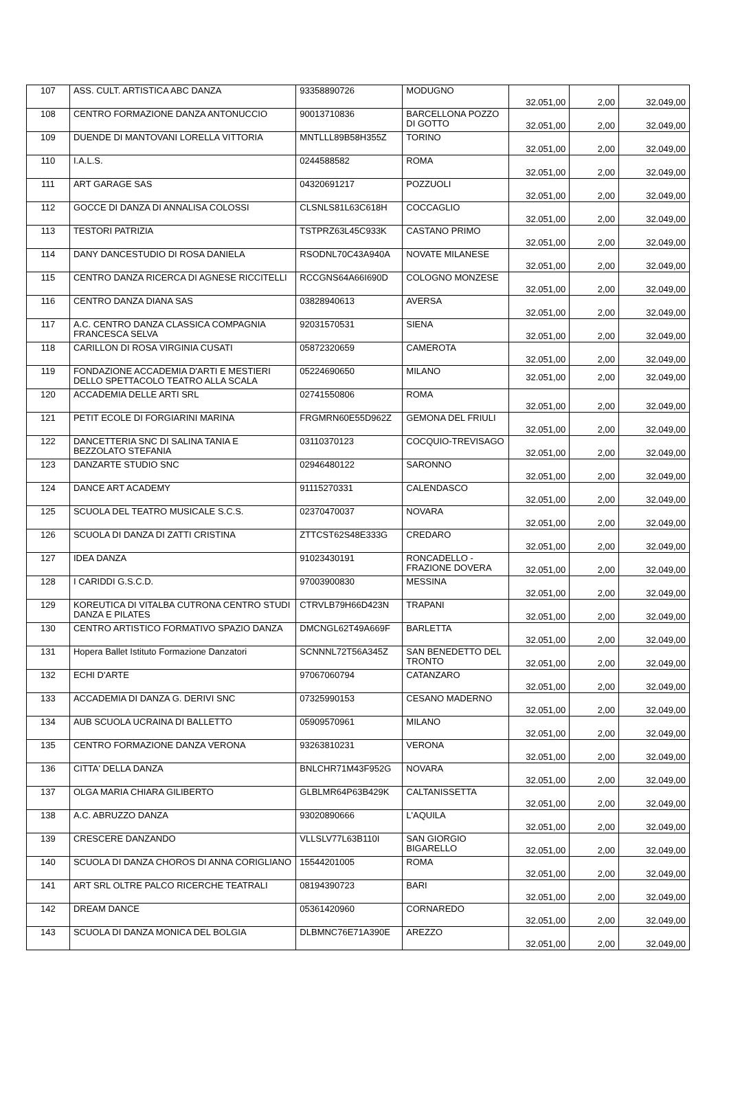| 107 | ASS. CULT. ARTISTICA ABC DANZA | 93358890726 | MODUGNO | 32.051,00 | 2,00 | 32.049,00 |
| 108 | CENTRO FORMAZIONE DANZA ANTONUCCIO | 90013710836 | BARCELLONA POZZO DI GOTTO | 32.051,00 | 2,00 | 32.049,00 |
| 109 | DUENDE DI MANTOVANI LORELLA VITTORIA | MNTLLL89B58H355Z | TORINO | 32.051,00 | 2,00 | 32.049,00 |
| 110 | I.A.L.S. | 0244588582 | ROMA | 32.051,00 | 2,00 | 32.049,00 |
| 111 | ART GARAGE SAS | 04320691217 | POZZUOLI | 32.051,00 | 2,00 | 32.049,00 |
| 112 | GOCCE DI DANZA DI ANNALISA COLOSSI | CLSNLS81L63C618H | COCCAGLIO | 32.051,00 | 2,00 | 32.049,00 |
| 113 | TESTORI PATRIZIA | TSTPRZ63L45C933K | CASTANO PRIMO | 32.051,00 | 2,00 | 32.049,00 |
| 114 | DANY DANCESTUDIO DI ROSA DANIELA | RSODNL70C43A940A | NOVATE MILANESE | 32.051,00 | 2,00 | 32.049,00 |
| 115 | CENTRO DANZA RICERCA DI AGNESE RICCITELLI | RCCGNS64A66I690D | COLOGNO MONZESE | 32.051,00 | 2,00 | 32.049,00 |
| 116 | CENTRO DANZA DIANA SAS | 03828940613 | AVERSA | 32.051,00 | 2,00 | 32.049,00 |
| 117 | A.C. CENTRO DANZA CLASSICA COMPAGNIA FRANCESCA SELVA | 92031570531 | SIENA | 32.051,00 | 2,00 | 32.049,00 |
| 118 | CARILLON DI ROSA VIRGINIA CUSATI | 05872320659 | CAMEROTA | 32.051,00 | 2,00 | 32.049,00 |
| 119 | FONDAZIONE ACCADEMIA D'ARTI E MESTIERI DELLO SPETTACOLO TEATRO ALLA SCALA | 05224690650 | MILANO | 32.051,00 | 2,00 | 32.049,00 |
| 120 | ACCADEMIA DELLE ARTI SRL | 02741550806 | ROMA | 32.051,00 | 2,00 | 32.049,00 |
| 121 | PETIT ECOLE DI FORGIARINI MARINA | FRGMRN60E55D962Z | GEMONA DEL FRIULI | 32.051,00 | 2,00 | 32.049,00 |
| 122 | DANCETTERIA SNC DI SALINA TANIA E BEZZOLATO STEFANIA | 03110370123 | COCQUIO-TREVISAGO | 32.051,00 | 2,00 | 32.049,00 |
| 123 | DANZARTE STUDIO SNC | 02946480122 | SARONNO | 32.051,00 | 2,00 | 32.049,00 |
| 124 | DANCE ART ACADEMY | 91115270331 | CALENDASCO | 32.051,00 | 2,00 | 32.049,00 |
| 125 | SCUOLA DEL TEATRO MUSICALE S.C.S. | 02370470037 | NOVARA | 32.051,00 | 2,00 | 32.049,00 |
| 126 | SCUOLA DI DANZA DI ZATTI CRISTINA | ZTTCST62S48E333G | CREDARO | 32.051,00 | 2,00 | 32.049,00 |
| 127 | IDEA DANZA | 91023430191 | RONCADELLO - FRAZIONE DOVERA | 32.051,00 | 2,00 | 32.049,00 |
| 128 | I CARIDDI G.S.C.D. | 97003900830 | MESSINA | 32.051,00 | 2,00 | 32.049,00 |
| 129 | KOREUTICA DI VITALBA CUTRONA CENTRO STUDI DANZA E PILATES | CTRVLB79H66D423N | TRAPANI | 32.051,00 | 2,00 | 32.049,00 |
| 130 | CENTRO ARTISTICO FORMATIVO SPAZIO DANZA | DMCNGL62T49A669F | BARLETTA | 32.051,00 | 2,00 | 32.049,00 |
| 131 | Hopera Ballet Istituto Formazione Danzatori | SCNNNL72T56A345Z | SAN BENEDETTO DEL TRONTO | 32.051,00 | 2,00 | 32.049,00 |
| 132 | ECHI D'ARTE | 97067060794 | CATANZARO | 32.051,00 | 2,00 | 32.049,00 |
| 133 | ACCADEMIA DI DANZA G. DERIVI SNC | 07325990153 | CESANO MADERNO | 32.051,00 | 2,00 | 32.049,00 |
| 134 | AUB SCUOLA UCRAINA DI BALLETTO | 05909570961 | MILANO | 32.051,00 | 2,00 | 32.049,00 |
| 135 | CENTRO FORMAZIONE DANZA VERONA | 93263810231 | VERONA | 32.051,00 | 2,00 | 32.049,00 |
| 136 | CITTA' DELLA DANZA | BNLCHR71M43F952G | NOVARA | 32.051,00 | 2,00 | 32.049,00 |
| 137 | OLGA MARIA CHIARA GILIBERTO | GLBLMR64P63B429K | CALTANISSETTA | 32.051,00 | 2,00 | 32.049,00 |
| 138 | A.C. ABRUZZO DANZA | 93020890666 | L'AQUILA | 32.051,00 | 2,00 | 32.049,00 |
| 139 | CRESCERE DANZANDO | VLLSLV77L63B110I | SAN GIORGIO BIGARELLO | 32.051,00 | 2,00 | 32.049,00 |
| 140 | SCUOLA DI DANZA CHOROS DI ANNA CORIGLIANO | 15544201005 | ROMA | 32.051,00 | 2,00 | 32.049,00 |
| 141 | ART SRL OLTRE PALCO RICERCHE TEATRALI | 08194390723 | BARI | 32.051,00 | 2,00 | 32.049,00 |
| 142 | DREAM DANCE | 05361420960 | CORNAREDO | 32.051,00 | 2,00 | 32.049,00 |
| 143 | SCUOLA DI DANZA MONICA DEL BOLGIA | DLBMNC76E71A390E | AREZZO | 32.051,00 | 2,00 | 32.049,00 |